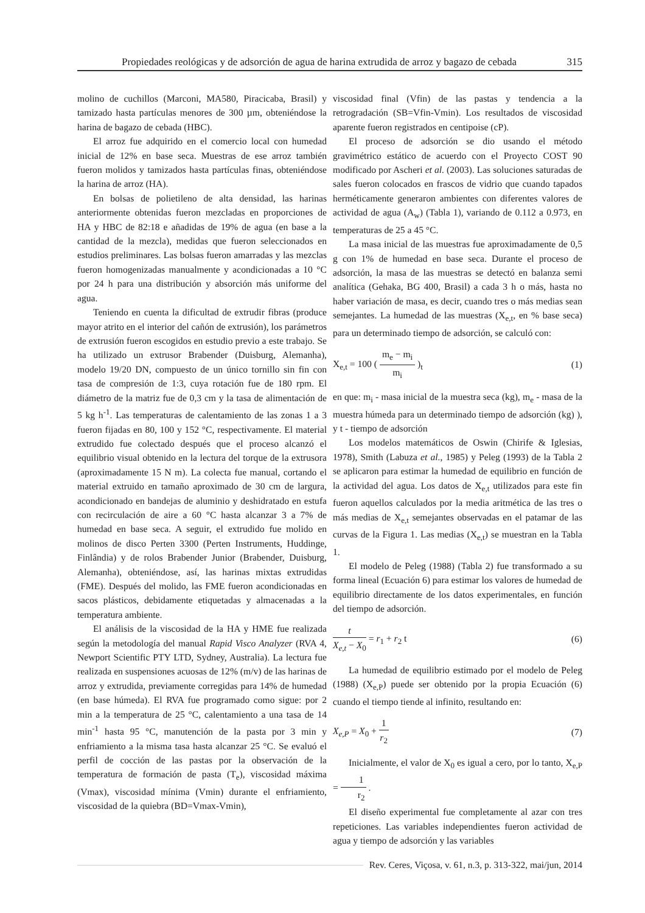Propiedades reológicas y de adsorción de agua de harina extrudida de arroz y bagazo de cebada 315
molino de cuchillos (Marconi, MA580, Piracicaba, Brasil) y tamizado hasta partículas menores de 300 µm, obteniéndose la harina de bagazo de cebada (HBC).
El arroz fue adquirido en el comercio local con humedad inicial de 12% en base seca. Muestras de ese arroz también fueron molidos y tamizados hasta partículas finas, obteniéndose la harina de arroz (HA).
En bolsas de polietileno de alta densidad, las harinas anteriormente obtenidas fueron mezcladas en proporciones de HA y HBC de 82:18 e añadidas de 19% de agua (en base a la cantidad de la mezcla), medidas que fueron seleccionados en estudios preliminares. Las bolsas fueron amarradas y las mezclas fueron homogenizadas manualmente y acondicionadas a 10 °C por 24 h para una distribución y absorción más uniforme del agua.
Teniendo en cuenta la dificultad de extrudir fibras (produce mayor atrito en el interior del cañón de extrusión), los parámetros de extrusión fueron escogidos en estudio previo a este trabajo. Se ha utilizado un extrusor Brabender (Duisburg, Alemanha), modelo 19/20 DN, compuesto de un único tornillo sin fin con tasa de compresión de 1:3, cuya rotación fue de 180 rpm. El diámetro de la matriz fue de 0,3 cm y la tasa de alimentación de 5 kg h<sup>-1</sup>. Las temperaturas de calentamiento de las zonas 1 a 3 fueron fijadas en 80, 100 y 152 °C, respectivamente. El material extrudido fue colectado después que el proceso alcanzó el equilibrio visual obtenido en la lectura del torque de la extrusora (aproximadamente 15 N m). La colecta fue manual, cortando el material extruido en tamaño aproximado de 30 cm de largura, acondicionado en bandejas de aluminio y deshidratado en estufa con recirculación de aire a 60 °C hasta alcanzar 3 a 7% de humedad en base seca. A seguir, el extrudido fue molido en molinos de disco Perten 3300 (Perten Instruments, Huddinge, Finlândia) y de rolos Brabender Junior (Brabender, Duisburg, Alemanha), obteniéndose, así, las harinas mixtas extrudidas (FME). Después del molido, las FME fueron acondicionadas en sacos plásticos, debidamente etiquetadas y almacenadas a la temperatura ambiente.
El análisis de la viscosidad de la HA y HME fue realizada según la metodología del manual Rapid Visco Analyzer (RVA 4, Newport Scientific PTY LTD, Sydney, Australia). La lectura fue realizada en suspensiones acuosas de 12% (m/v) de las harinas de arroz y extrudida, previamente corregidas para 14% de humedad (en base húmeda). El RVA fue programado como sigue: por 2 min a la temperatura de 25 °C, calentamiento a una tasa de 14 min<sup>-1</sup> hasta 95 °C, manutención de la pasta por 3 min y enfriamiento a la misma tasa hasta alcanzar 25 °C. Se evaluó el perfil de cocción de las pastas por la observación de la temperatura de formación de pasta (T<sub>e</sub>), viscosidad máxima (Vmax), viscosidad mínima (Vmin) durante el enfriamiento, viscosidad de la quiebra (BD=Vmax-Vmin),
viscosidad final (Vfin) de las pastas y tendencia a la retrogradación (SB=Vfin-Vmin). Los resultados de viscosidad aparente fueron registrados en centipoise (cP).
El proceso de adsorción se dio usando el método gravimétrico estático de acuerdo con el Proyecto COST 90 modificado por Ascheri et al. (2003). Las soluciones saturadas de sales fueron colocados en frascos de vidrio que cuando tapados herméticamente generaron ambientes con diferentes valores de actividad de agua (A<sub>w</sub>) (Tabla 1), variando de 0.112 a 0.973, en temperaturas de 25 a 45 °C.
La masa inicial de las muestras fue aproximadamente de 0,5 g con 1% de humedad en base seca. Durante el proceso de adsorción, la masa de las muestras se detectó en balanza semi analítica (Gehaka, BG 400, Brasil) a cada 3 h o más, hasta no haber variación de masa, es decir, cuando tres o más medias sean semejantes. La humedad de las muestras (X<sub>e,t</sub>, en % base seca) para un determinado tiempo de adsorción, se calculó con:
X<sub>e,t</sub> = 100 ( m<sub>e</sub> − m<sub>i</sub> m<sub>i</sub> )<sub>t</sub> (1)
en que: m<sub>i</sub> - masa inicial de la muestra seca (kg), m<sub>e</sub> - masa de la muestra húmeda para un determinado tiempo de adsorción (kg) ), y t - tiempo de adsorción
Los modelos matemáticos de Oswin (Chirife & Iglesias, 1978), Smith (Labuza et al., 1985) y Peleg (1993) de la Tabla 2 se aplicaron para estimar la humedad de equilibrio en función de la actividad del agua. Los datos de X<sub>e,t</sub> utilizados para este fin fueron aquellos calculados por la media aritmética de las tres o más medias de X<sub>e,t</sub> semejantes observadas en el patamar de las curvas de la Figura 1. Las medias (X<sub>e,t</sub>) se muestran en la Tabla 1.
El modelo de Peleg (1988) (Tabla 2) fue transformado a su forma lineal (Ecuación 6) para estimar los valores de humedad de equilibrio directamente de los datos experimentales, en función del tiempo de adsorción.
t X<sub>e,t</sub> − X<sub>0</sub> = r<sub>1</sub> + r<sub>2</sub> t (6)
La humedad de equilibrio estimado por el modelo de Peleg (1988) (X<sub>e,P</sub>) puede ser obtenido por la propia Ecuación (6) cuando el tiempo tiende al infinito, resultando en:
X<sub>e,P</sub> = X<sub>0</sub> + 1 r<sub>2</sub> (7)
Inicialmente, el valor de X<sub>0</sub> es igual a cero, por lo tanto, X<sub>e,P</sub> = 1 r<sub>2</sub> .
El diseño experimental fue completamente al azar con tres repeticiones. Las variables independientes fueron actividad de agua y tiempo de adsorción y las variables
Rev. Ceres, Viçosa, v. 61, n.3, p. 313-322, mai/jun, 2014